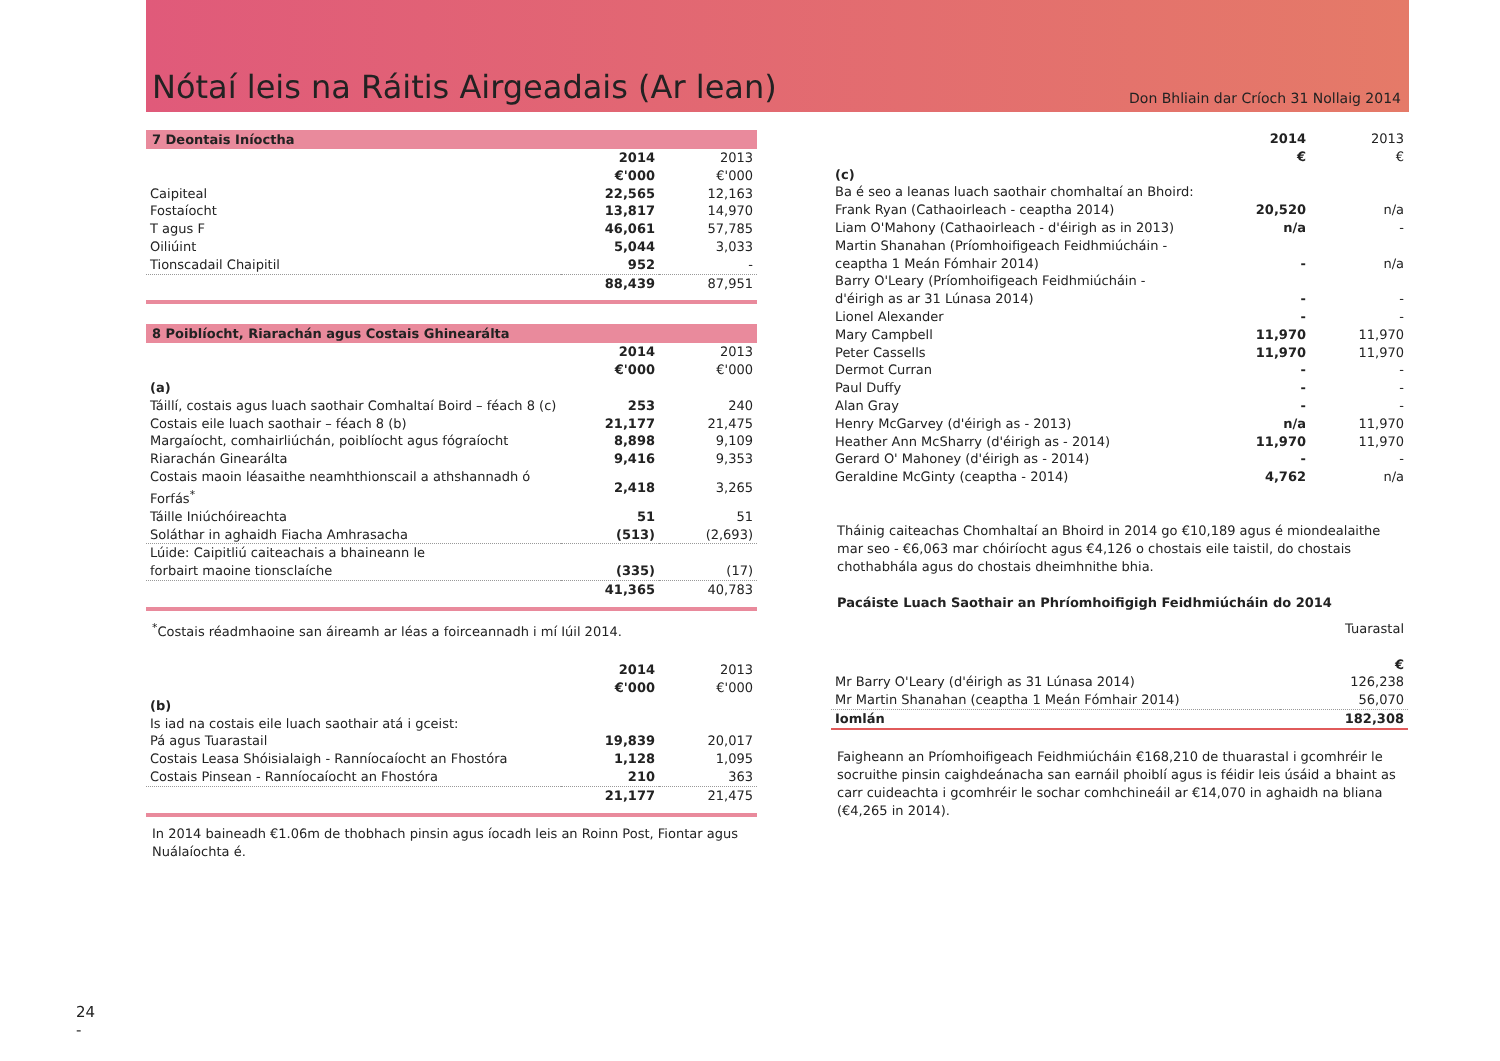Nótaí leis na Ráitis Airgeadais (Ar lean)
Don Bhliain dar Críoch 31 Nollaig 2014
7 Deontais Iníoctha
| | 2014 | 2013 |
| | €'000 | €'000 |
| Caipiteal | 22,565 | 12,163 |
| Fostaíocht | 13,817 | 14,970 |
| T agus F | 46,061 | 57,785 |
| Oiliúint | 5,044 | 3,033 |
| Tionscadail Chaipitil | 952 | - |
| | 88,439 | 87,951 |
8 Poiblíocht, Riarachán agus Costais Ghinearálta
| | 2014 | 2013 |
| | €'000 | €'000 |
| (a) | | |
| Táillí, costais agus luach saothair Comhaltaí Boird – féach 8 (c) | 253 | 240 |
| Costais eile luach saothair – féach 8 (b) | 21,177 | 21,475 |
| Margaíocht, comhairliúchán, poiblíocht agus fógraíocht | 8,898 | 9,109 |
| Riarachán Ginearálta | 9,416 | 9,353 |
| Costais maoin léasaithe neamhthionscail a athshannadh ó Forfás<sup>*</sup> | 2,418 | 3,265 |
| Táille Iniúchóireachta | 51 | 51 |
| Soláthar in aghaidh Fiacha Amhrasacha | (513) | (2,693) |
| Lúide: Caipitliú caiteachais a bhaineann le forbairt maoine tionsclaíche | (335) | (17) |
| | 41,365 | 40,783 |
<sup>*</sup> Costais réadmhaoine san áireamh ar léas a foirceannadh i mí Iúil 2014.
| | 2014 | 2013 |
| | €'000 | €'000 |
| (b) | | |
| Is iad na costais eile luach saothair atá i gceist: | | |
| Pá agus Tuarastail | 19,839 | 20,017 |
| Costais Leasa Shóisialaigh - Ranníocaíocht an Fhostóra | 1,128 | 1,095 |
| Costais Pinsean - Ranníocaíocht an Fhostóra | 210 | 363 |
| | 21,177 | 21,475 |
In 2014 baineadh €1.06m de thobhach pinsin agus íocadh leis an Roinn Post, Fiontar agus Nuálaíochta é.
| | 2014 | 2013 |
| | € | € |
| (c) | | |
| Ba é seo a leanas luach saothair chomhaltaí an Bhoird: | | |
| Frank Ryan (Cathaoirleach - ceaptha 2014) | 20,520 | n/a |
| Liam O'Mahony (Cathaoirleach - d'éirigh as in 2013) | n/a | - |
| Martin Shanahan (Príomhoifigeach Feidhmiúcháin - ceaptha 1 Meán Fómhair 2014) | - | n/a |
| Barry O'Leary (Príomhoifigeach Feidhmiúcháin - d'éirigh as ar 31 Lúnasa 2014) | - | - |
| Lionel Alexander | - | - |
| Mary Campbell | 11,970 | 11,970 |
| Peter Cassells | 11,970 | 11,970 |
| Dermot Curran | - | - |
| Paul Duffy | - | - |
| Alan Gray | - | - |
| Henry McGarvey (d'éirigh as - 2013) | n/a | 11,970 |
| Heather Ann McSharry (d'éirigh as - 2014) | 11,970 | 11,970 |
| Gerard O' Mahoney (d'éirigh as - 2014) | - | - |
| Geraldine McGinty (ceaptha - 2014) | 4,762 | n/a |
Tháinig caiteachas Chomhaltaí an Bhoird in 2014 go €10,189 agus é miondealaithe mar seo - €6,063 mar chóiríocht agus €4,126 o chostais eile taistil, do chostais chothabhála agus do chostais dheimhnithe bhia.
Pacáiste Luach Saothair an Phríomhoifigigh Feidhmiúcháin do 2014
| | Tuarastal |
| | € |
| Mr Barry O'Leary (d'éirigh as 31 Lúnasa 2014) | 126,238 |
| Mr Martin Shanahan (ceaptha 1 Meán Fómhair 2014) | 56,070 |
| Iomlán | 182,308 |
Faigheann an Príomhoifigeach Feidhmiúcháin €168,210 de thuarastal i gcomhréir le socruithe pinsin caighdeánacha san earnáil phoiblí agus is féidir leis úsáid a bhaint as carr cuideachta i gcomhréir le sochar comhchineáil ar €14,070 in aghaidh na bliana (€4,265 in 2014).
24
-